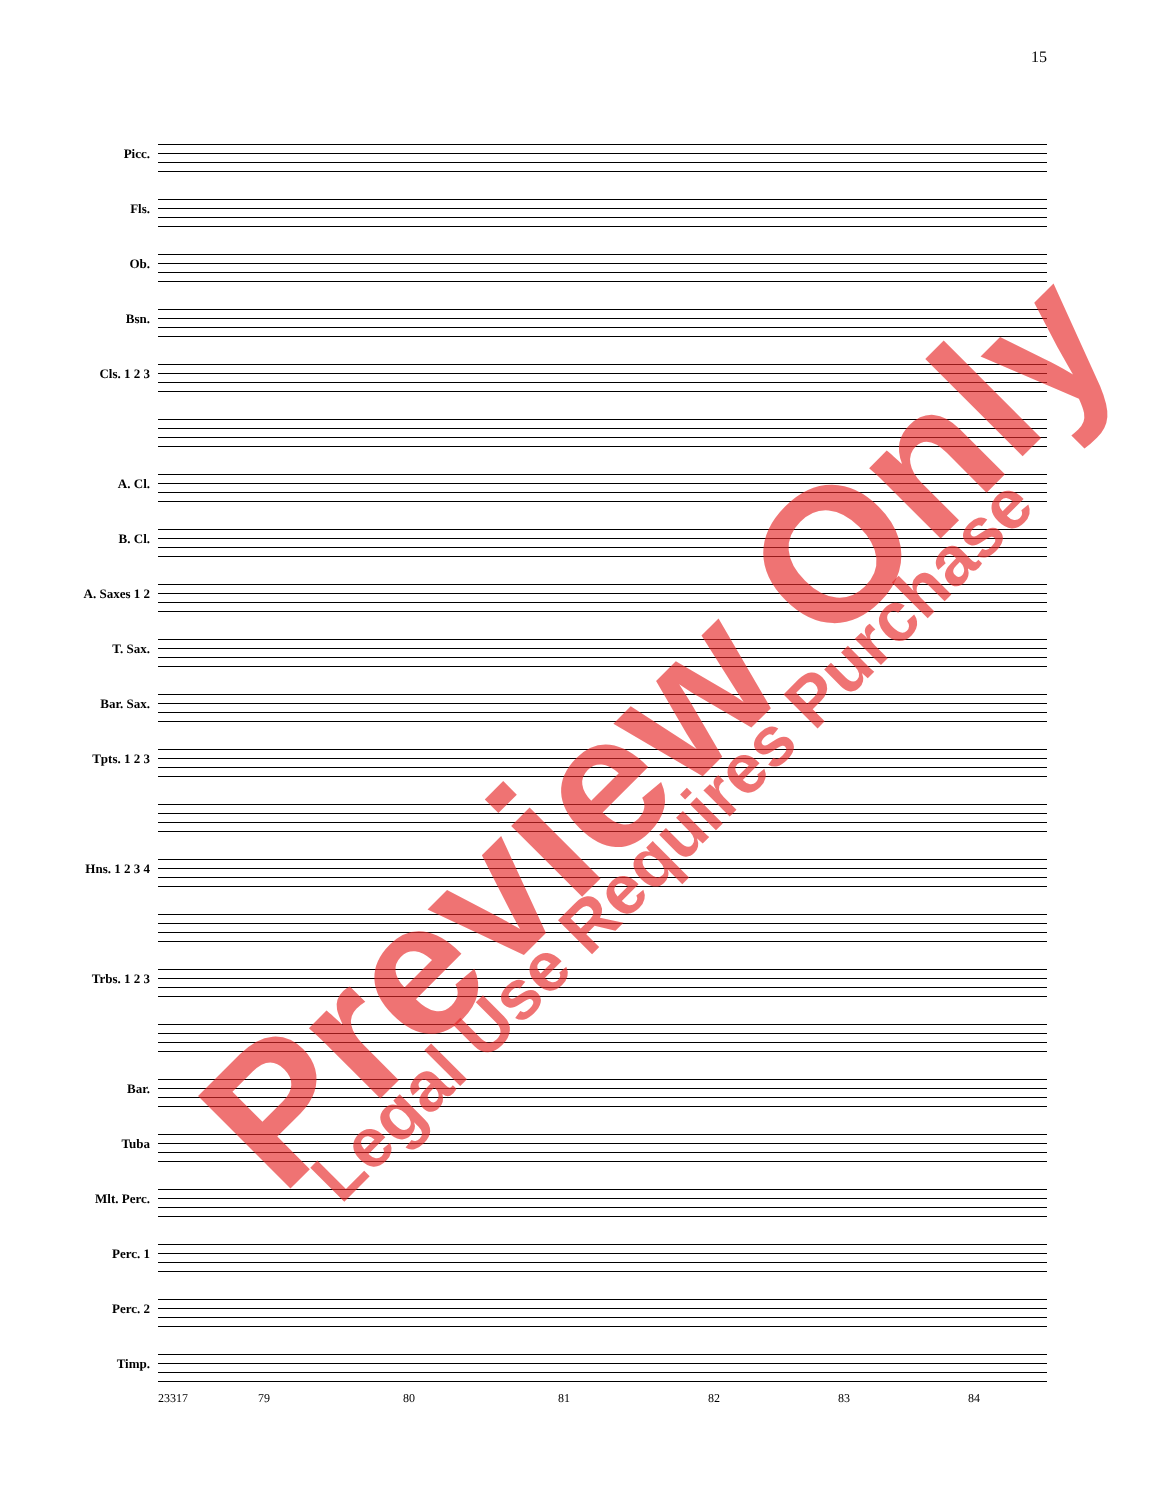15
Picc.
Fls.
Ob.
Bsn.
Cls. 1 2 3
A. Cl.
B. Cl.
A. Saxes 1 2
T. Sax.
Bar. Sax.
Tpts. 1 2 3
Hns. 1 2 3 4
Trbs. 1 2 3
Bar.
Tuba
Mlt. Perc.
Perc. 1
Perc. 2
Timp.
23317 79 80 81 82 83 84
Preview Only Legal Use Requires Purchase